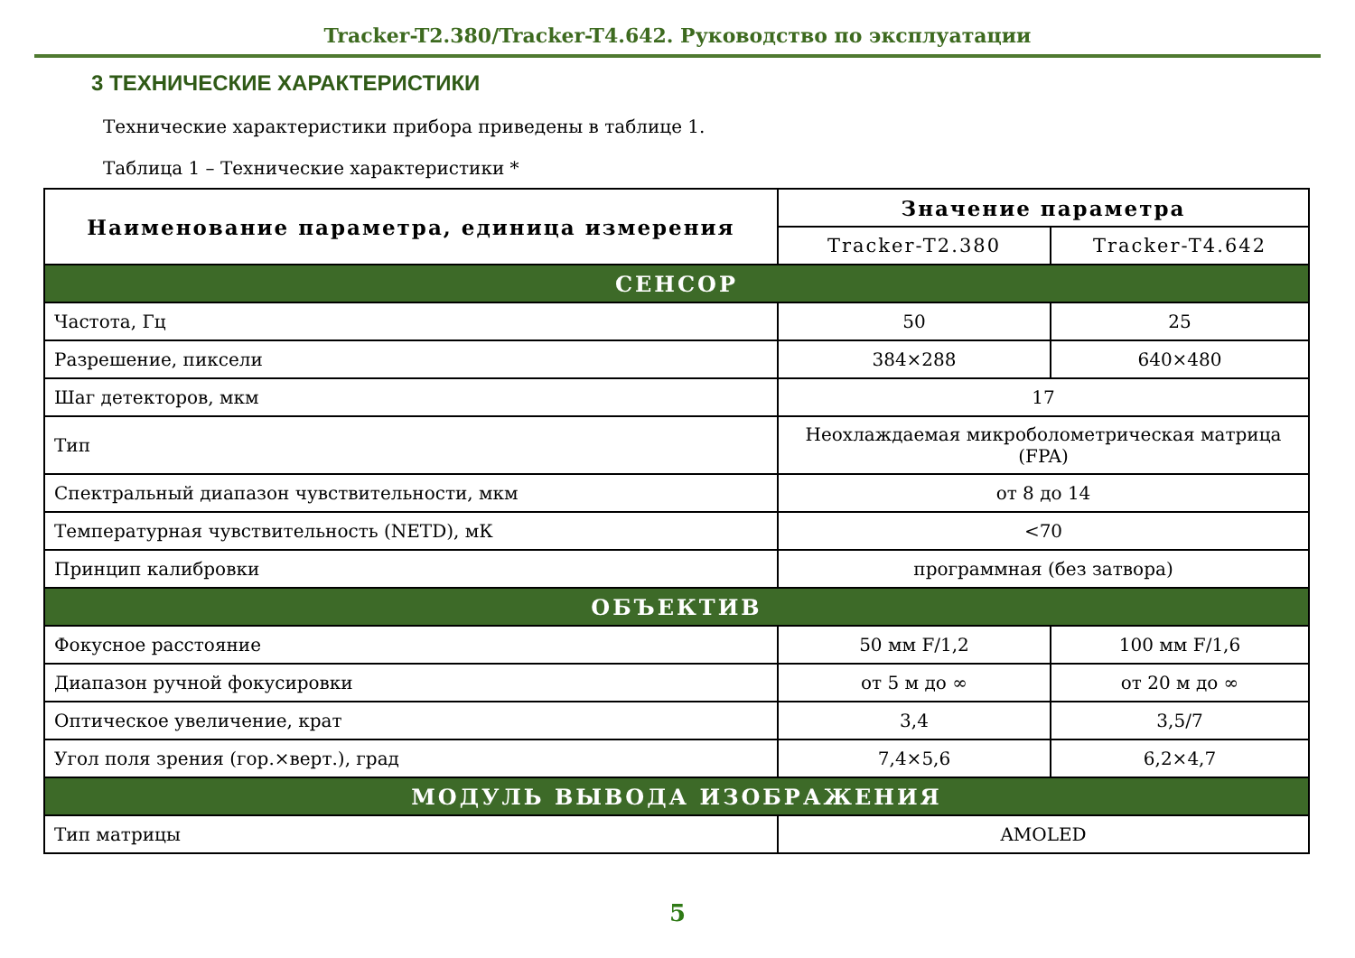Tracker-T2.380/Tracker-T4.642. Руководство по эксплуатации
3 ТЕХНИЧЕСКИЕ ХАРАКТЕРИСТИКИ
Технические характеристики прибора приведены в таблице 1.
Таблица 1 – Технические характеристики *
| Наименование параметра, единица измерения | Значение параметра | |
| --- | --- | --- |
| | Tracker-T2.380 | Tracker-T4.642 |
| СЕНСОР | | |
| Частота, Гц | 50 | 25 |
| Разрешение, пиксели | 384×288 | 640×480 |
| Шаг детекторов, мкм | 17 | |
| Тип | Неохлаждаемая микроболометрическая матрица (FPA) | |
| Спектральный диапазон чувствительности, мкм | от 8 до 14 | |
| Температурная чувствительность (NETD), мК | <70 | |
| Принцип калибровки | программная (без затвора) | |
| ОБЪЕКТИВ | | |
| Фокусное расстояние | 50 мм F/1,2 | 100 мм F/1,6 |
| Диапазон ручной фокусировки | от 5 м до ∞ | от 20 м до ∞ |
| Оптическое увеличение, крат | 3,4 | 3,5/7 |
| Угол поля зрения (гор.×верт.), град | 7,4×5,6 | 6,2×4,7 |
| МОДУЛЬ ВЫВОДА ИЗОБРАЖЕНИЯ | | |
| Тип матрицы | AMOLED | |
5